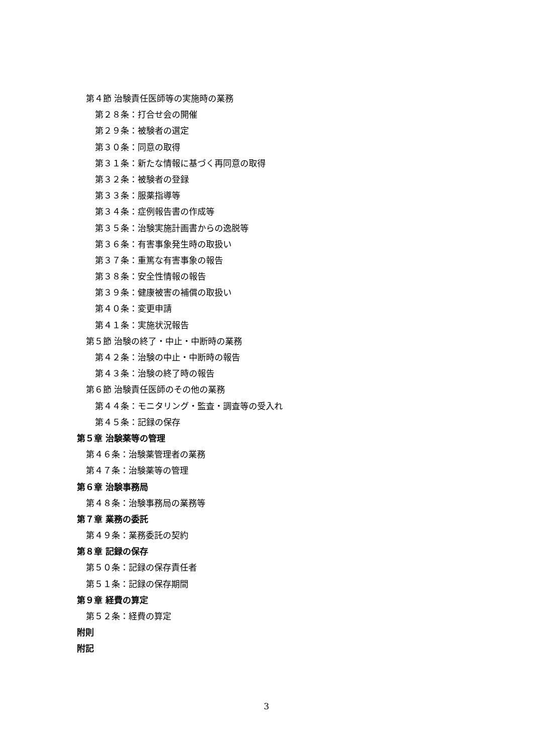第４節 治験責任医師等の実施時の業務
第２８条：打合せ会の開催
第２９条：被験者の選定
第３０条：同意の取得
第３１条：新たな情報に基づく再同意の取得
第３２条：被験者の登録
第３３条：服薬指導等
第３４条：症例報告書の作成等
第３５条：治験実施計画書からの逸脱等
第３６条：有害事象発生時の取扱い
第３７条：重篤な有害事象の報告
第３８条：安全性情報の報告
第３９条：健康被害の補償の取扱い
第４０条：変更申請
第４１条：実施状況報告
第５節 治験の終了・中止・中断時の業務
第４２条：治験の中止・中断時の報告
第４３条：治験の終了時の報告
第６節 治験責任医師のその他の業務
第４４条：モニタリング・監査・調査等の受入れ
第４５条：記録の保存
第５章 治験薬等の管理
第４６条：治験薬管理者の業務
第４７条：治験薬等の管理
第６章 治験事務局
第４８条：治験事務局の業務等
第７章 業務の委託
第４９条：業務委託の契約
第８章 記録の保存
第５０条：記録の保存責任者
第５１条：記録の保存期間
第９章 経費の算定
第５２条：経費の算定
附則
附記
3